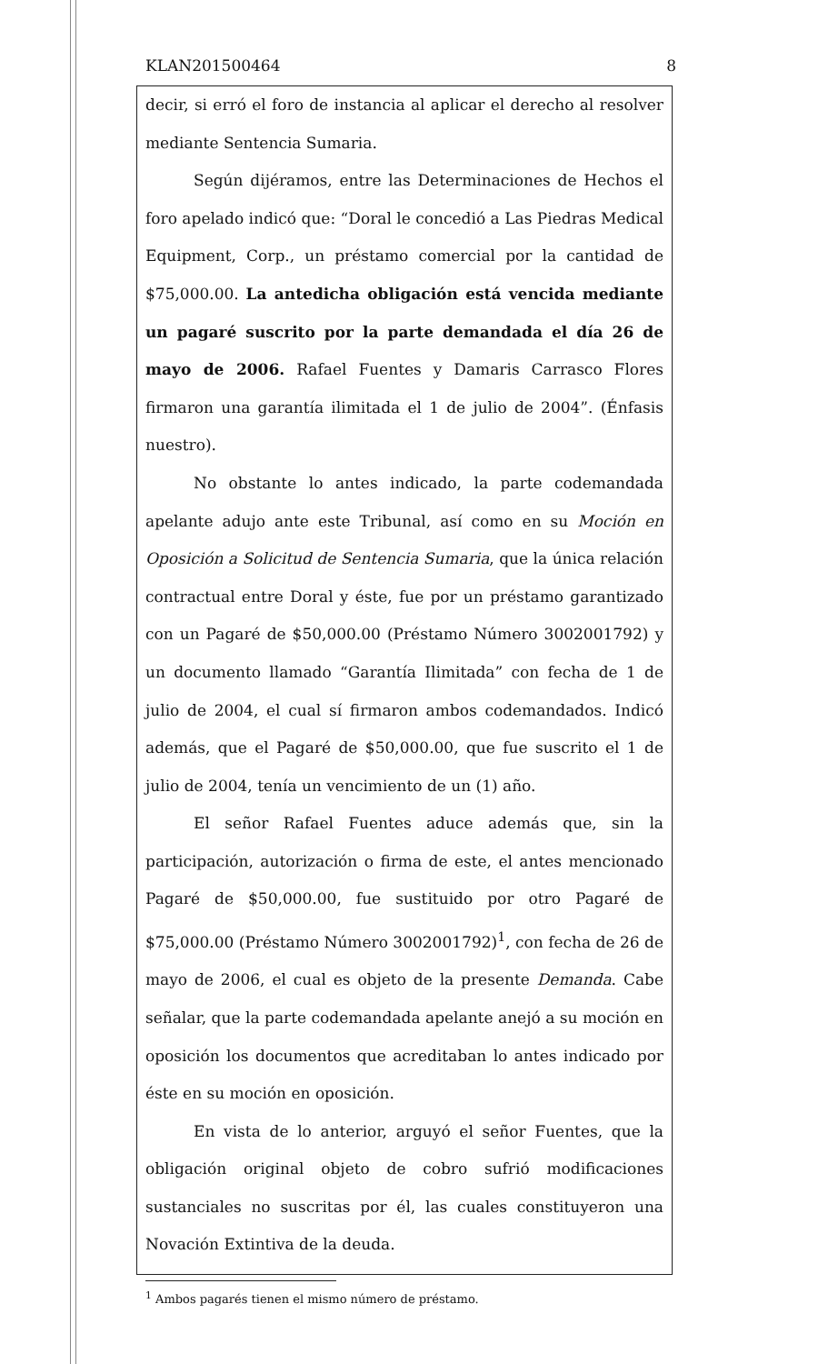KLAN201500464 8
decir, si erró el foro de instancia al aplicar el derecho al resolver mediante Sentencia Sumaria.
Según dijéramos, entre las Determinaciones de Hechos el foro apelado indicó que: “Doral le concedió a Las Piedras Medical Equipment, Corp., un préstamo comercial por la cantidad de $75,000.00. La antedicha obligación está vencida mediante un pagaré suscrito por la parte demandada el día 26 de mayo de 2006. Rafael Fuentes y Damaris Carrasco Flores firmaron una garantía ilimitada el 1 de julio de 2004”. (Énfasis nuestro).
No obstante lo antes indicado, la parte codemandada apelante adujo ante este Tribunal, así como en su Moción en Oposición a Solicitud de Sentencia Sumaria, que la única relación contractual entre Doral y éste, fue por un préstamo garantizado con un Pagaré de $50,000.00 (Préstamo Número 3002001792) y un documento llamado “Garantía Ilimitada” con fecha de 1 de julio de 2004, el cual sí firmaron ambos codemandados. Indicó además, que el Pagaré de $50,000.00, que fue suscrito el 1 de julio de 2004, tenía un vencimiento de un (1) año.
El señor Rafael Fuentes aduce además que, sin la participación, autorización o firma de este, el antes mencionado Pagaré de $50,000.00, fue sustituido por otro Pagaré de $75,000.00 (Préstamo Número 3002001792)<sup>1</sup>, con fecha de 26 de mayo de 2006, el cual es objeto de la presente Demanda. Cabe señalar, que la parte codemandada apelante anejó a su moción en oposición los documentos que acreditaban lo antes indicado por éste en su moción en oposición.
En vista de lo anterior, arguyó el señor Fuentes, que la obligación original objeto de cobro sufrió modificaciones sustanciales no suscritas por él, las cuales constituyeron una Novación Extintiva de la deuda.
<sup>1</sup> Ambos pagarés tienen el mismo número de préstamo.